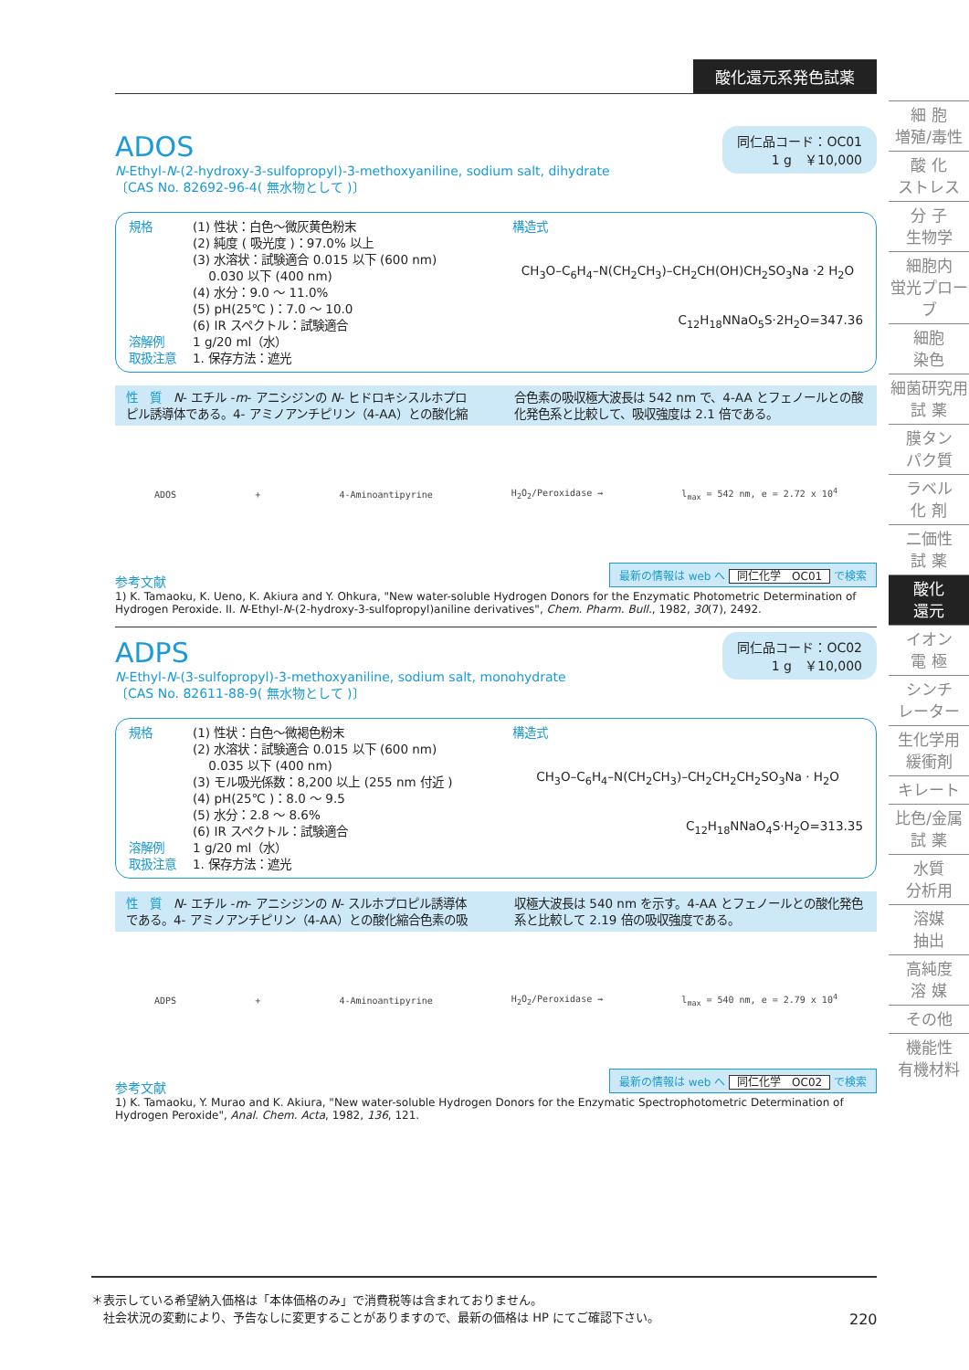酸化還元系発色試薬
ADOS
同仁品コード：OC01
1 g　￥10,000
N-Ethyl-N-(2-hydroxy-3-sulfopropyl)-3-methoxyaniline, sodium salt, dihydrate
〔CAS No. 82692-96-4( 無水物として )〕
規格
溶解例
取扱注意
(1) 性状：白色～微灰黄色粉末
(2) 純度 ( 吸光度 )：97.0% 以上
(3) 水溶状：試験適合 0.015 以下 (600 nm)
　 0.030 以下 (400 nm)
(4) 水分：9.0 ～ 11.0%
(5) pH(25℃ )：7.0 ～ 10.0
(6) IR スペクトル：試験適合
1 g/20 ml（水）
1. 保存方法：遮光
構造式
CH<sub>3</sub>O–C<sub>6</sub>H<sub>4</sub>–N(CH<sub>2</sub>CH<sub>3</sub>)–CH<sub>2</sub>CH(OH)CH<sub>2</sub>SO<sub>3</sub>Na ·2 H<sub>2</sub>O
C<sub>12</sub>H<sub>18</sub>NNaO<sub>5</sub>S·2H<sub>2</sub>O=347.36
性　質　N- エチル -m- アニシジンの N- ヒドロキシスルホプロピル誘導体である。4- アミノアンチピリン（4-AA）との酸化縮合色素の吸収極大波長は 542 nm で、4-AA とフェノールとの酸化発色系と比較して、吸収強度は 2.1 倍である。
ADOS + 4-Aminoantipyrine H<sub>2</sub>O<sub>2</sub>/Peroxidase → l<sub>max</sub> = 542 nm, e = 2.72 x 10<sup>4</sup>
最新の情報は web へ 同仁化学　OC01 で検索
参考文献
1) K. Tamaoku, K. Ueno, K. Akiura and Y. Ohkura, "New water-soluble Hydrogen Donors for the Enzymatic Photometric Determination of Hydrogen Peroxide. II. N-Ethyl-N-(2-hydroxy-3-sulfopropyl)aniline derivatives", Chem. Pharm. Bull., 1982, 30(7), 2492.
ADPS
同仁品コード：OC02
1 g　￥10,000
N-Ethyl-N-(3-sulfopropyl)-3-methoxyaniline, sodium salt, monohydrate
〔CAS No. 82611-88-9( 無水物として )〕
規格
溶解例
取扱注意
(1) 性状：白色～微褐色粉末
(2) 水溶状：試験適合 0.015 以下 (600 nm)
　 0.035 以下 (400 nm)
(3) モル吸光係数：8,200 以上 (255 nm 付近 )
(4) pH(25℃ )：8.0 ～ 9.5
(5) 水分：2.8 ～ 8.6%
(6) IR スペクトル：試験適合
1 g/20 ml（水）
1. 保存方法：遮光
構造式
CH<sub>3</sub>O–C<sub>6</sub>H<sub>4</sub>–N(CH<sub>2</sub>CH<sub>3</sub>)–CH<sub>2</sub>CH<sub>2</sub>CH<sub>2</sub>SO<sub>3</sub>Na · H<sub>2</sub>O
C<sub>12</sub>H<sub>18</sub>NNaO<sub>4</sub>S·H<sub>2</sub>O=313.35
性　質　N- エチル -m- アニシジンの N- スルホプロピル誘導体である。4- アミノアンチピリン（4-AA）との酸化縮合色素の吸収極大波長は 540 nm を示す。4-AA とフェノールとの酸化発色系と比較して 2.19 倍の吸収強度である。
ADPS + 4-Aminoantipyrine H<sub>2</sub>O<sub>2</sub>/Peroxidase → l<sub>max</sub> = 540 nm, e = 2.79 x 10<sup>4</sup>
最新の情報は web へ 同仁化学　OC02 で検索
参考文献
1) K. Tamaoku, Y. Murao and K. Akiura, "New water-soluble Hydrogen Donors for the Enzymatic Spectrophotometric Determination of Hydrogen Peroxide", Anal. Chem. Acta, 1982, 136, 121.
細 胞
増殖/毒性
酸 化
ストレス
分 子
生物学
細胞内
蛍光プローブ
細胞
染色
細菌研究用
試 薬
膜タン
パク質
ラベル
化 剤
二価性
試 薬
酸化
還元
イオン
電 極
シンチ
レーター
生化学用
緩衝剤
キレート
比色/金属
試 薬
水質
分析用
溶媒
抽出
高純度
溶 媒
その他
機能性
有機材料
＊表示している希望納入価格は「本体価格のみ」で消費税等は含まれておりません。
　社会状況の変動により、予告なしに変更することがありますので、最新の価格は HP にてご確認下さい。
220